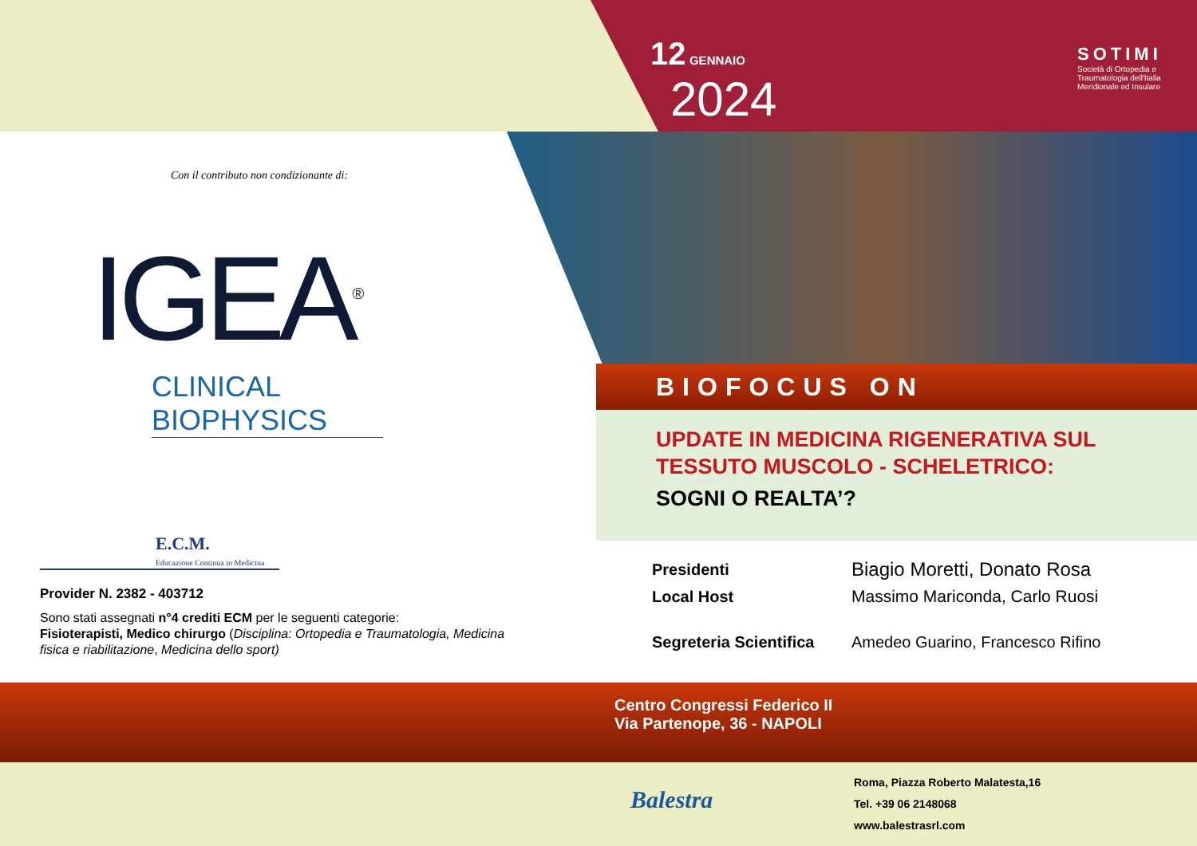12 GENNAIO
2024
SOTIMI
Società di Ortopedia e Traumatologia dell'Italia Meridionale ed Insulare
Con il contributo non condizionante di:
IGEA<sup>®</sup>
CLINICAL BIOPHYSICS
E.C.M.
Educazione Continua in Medicina
Provider N. 2382 - 403712
Sono stati assegnati n°4 crediti ECM per le seguenti categorie:
Fisioterapisti, Medico chirurgo (Disciplina: Ortopedia e Traumatologia, Medicina fisica e riabilitazione, Medicina dello sport)
BIOFOCUS ON
UPDATE IN MEDICINA RIGENERATIVA SUL
TESSUTO MUSCOLO - SCHELETRICO:
SOGNI O REALTA’?
| Presidenti | Biagio Moretti, Donato Rosa |
| Local Host | Massimo Mariconda, Carlo Ruosi |
| Segreteria Scientifica | Amedeo Guarino, Francesco Rifino |
Centro Congressi Federico II
Via Partenope, 36 - NAPOLI
Balestra
Roma, Piazza Roberto Malatesta,16
Tel. +39 06 2148068
www.balestrasrl.com